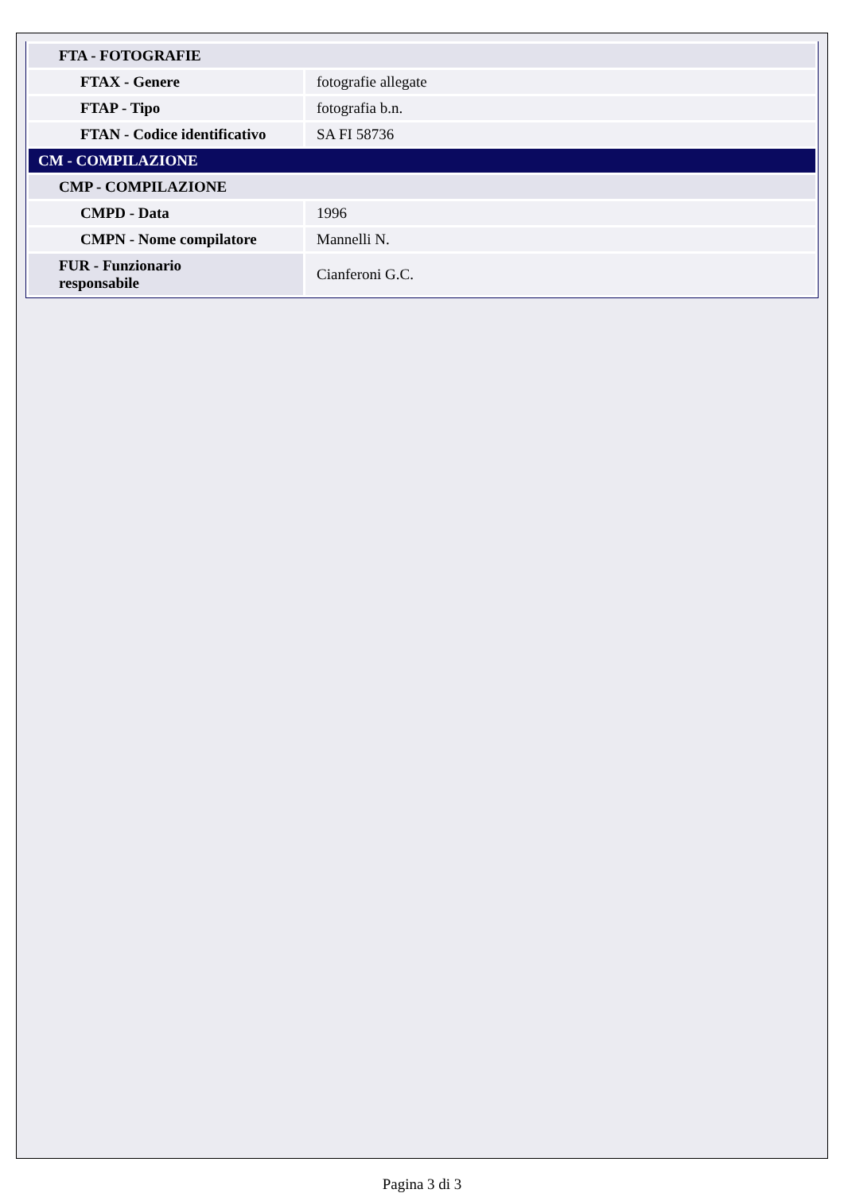| FTA - FOTOGRAFIE | |
| FTAX - Genere | fotografie allegate |
| FTAP - Tipo | fotografia b.n. |
| FTAN - Codice identificativo | SA FI 58736 |
| CM - COMPILAZIONE | |
| CMP - COMPILAZIONE | |
| CMPD - Data | 1996 |
| CMPN - Nome compilatore | Mannelli N. |
| FUR - Funzionario responsabile | Cianferoni G.C. |
Pagina 3 di 3